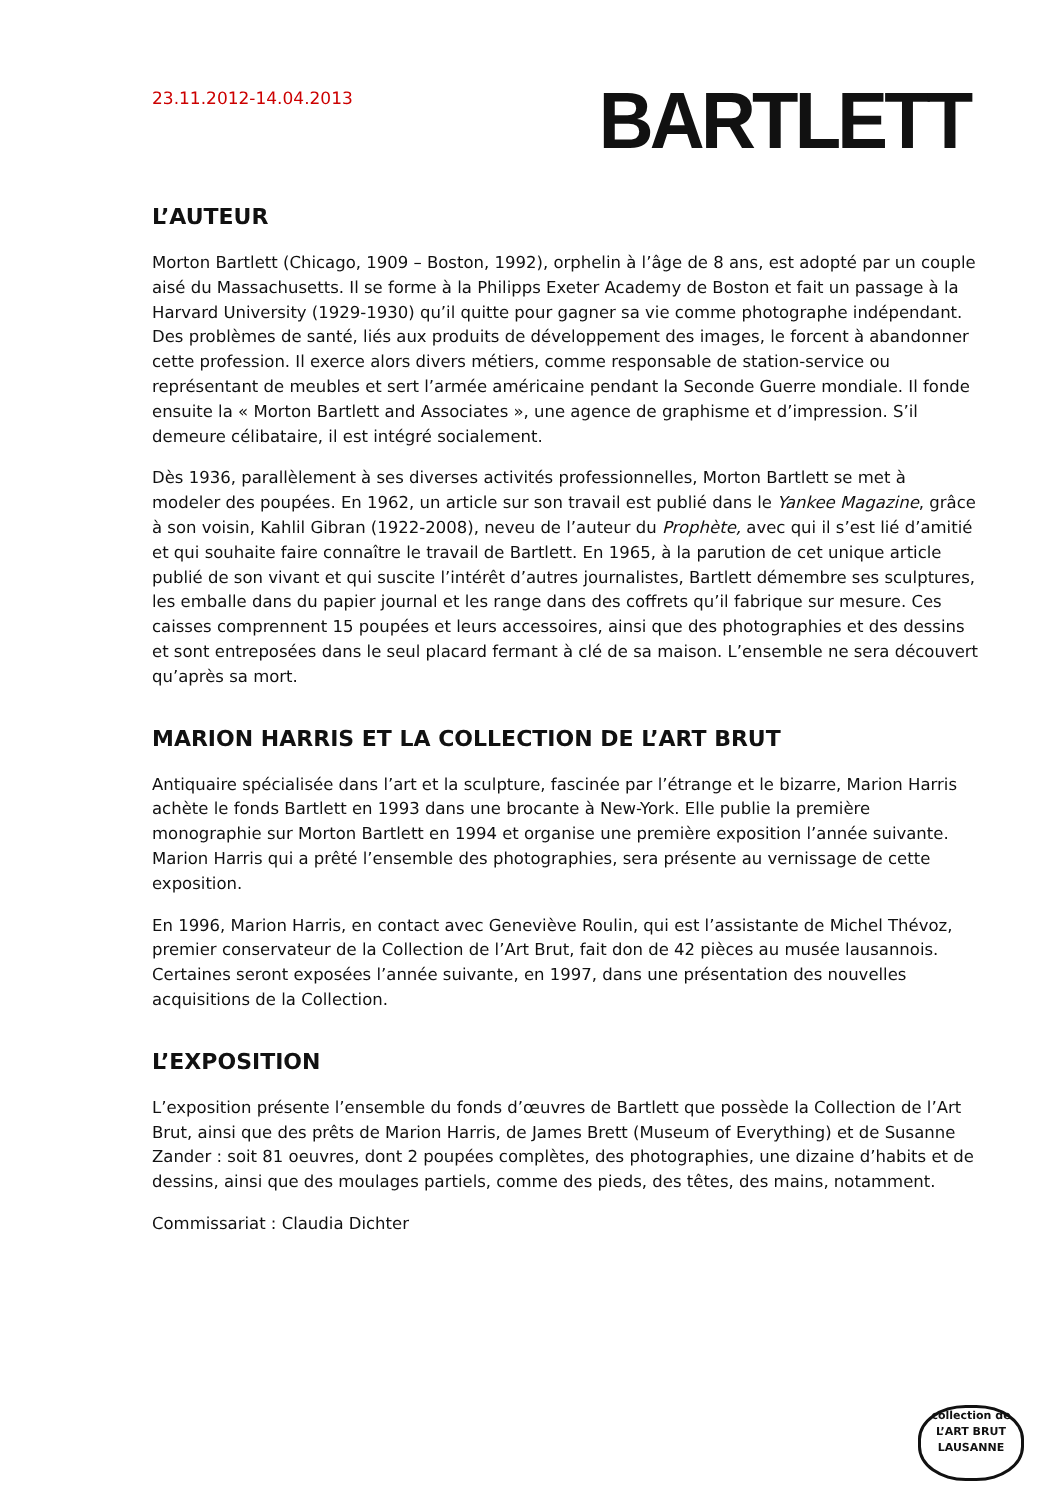23.11.2012-14.04.2013
BARTLETT
L’AUTEUR
Morton Bartlett (Chicago, 1909 – Boston, 1992), orphelin à l’âge de 8 ans, est adopté par un couple aisé du Massachusetts. Il se forme à la Philipps Exeter Academy de Boston et fait un passage à la Harvard University (1929-1930) qu’il quitte pour gagner sa vie comme photographe indépendant. Des problèmes de santé, liés aux produits de développement des images, le forcent à abandonner cette profession. Il exerce alors divers métiers, comme responsable de station-service ou représentant de meubles et sert l’armée américaine pendant la Seconde Guerre mondiale. Il fonde ensuite la « Morton Bartlett and Associates », une agence de graphisme et d’impression. S’il demeure célibataire, il est intégré socialement.
Dès 1936, parallèlement à ses diverses activités professionnelles, Morton Bartlett se met à modeler des poupées. En 1962, un article sur son travail est publié dans le Yankee Magazine, grâce à son voisin, Kahlil Gibran (1922-2008), neveu de l’auteur du Prophète, avec qui il s’est lié d’amitié et qui souhaite faire connaître le travail de Bartlett. En 1965, à la parution de cet unique article publié de son vivant et qui suscite l’intérêt d’autres journalistes, Bartlett démembre ses sculptures, les emballe dans du papier journal et les range dans des coffrets qu’il fabrique sur mesure. Ces caisses comprennent 15 poupées et leurs accessoires, ainsi que des photographies et des dessins et sont entreposées dans le seul placard fermant à clé de sa maison. L’ensemble ne sera découvert qu’après sa mort.
MARION HARRIS ET LA COLLECTION DE L’ART BRUT
Antiquaire spécialisée dans l’art et la sculpture, fascinée par l’étrange et le bizarre, Marion Harris achète le fonds Bartlett en 1993 dans une brocante à New-York. Elle publie la première monographie sur Morton Bartlett en 1994 et organise une première exposition l’année suivante. Marion Harris qui a prêté l’ensemble des photographies, sera présente au vernissage de cette exposition.
En 1996, Marion Harris, en contact avec Geneviève Roulin, qui est l’assistante de Michel Thévoz, premier conservateur de la Collection de l’Art Brut, fait don de 42 pièces au musée lausannois. Certaines seront exposées l’année suivante, en 1997, dans une présentation des nouvelles acquisitions de la Collection.
L’EXPOSITION
L’exposition présente l’ensemble du fonds d’œuvres de Bartlett que possède la Collection de l’Art Brut, ainsi que des prêts de Marion Harris, de James Brett (Museum of Everything) et de Susanne Zander : soit 81 oeuvres, dont 2 poupées complètes, des photographies, une dizaine d’habits et de dessins, ainsi que des moulages partiels, comme des pieds, des têtes, des mains, notamment.
Commissariat : Claudia Dichter
collection de
L’ART BRUT
LAUSANNE